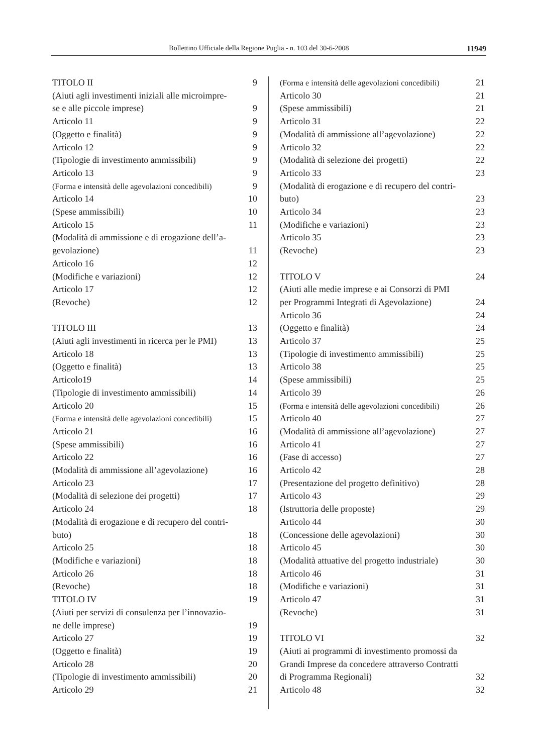Bollettino Ufficiale della Regione Puglia - n. 103 del 30-6-2008
11949
TITOLO II 9
(Aiuti agli investimenti iniziali alle microimpre-
se e alle piccole imprese) 9
Articolo 11 9
(Oggetto e finalità) 9
Articolo 12 9
(Tipologie di investimento ammissibili) 9
Articolo 13 9
(Forma e intensità delle agevolazioni concedibili) 9
Articolo 14 10
(Spese ammissibili) 10
Articolo 15 11
(Modalità di ammissione e di erogazione dell’a-
gevolazione) 11
Articolo 16 12
(Modifiche e variazioni) 12
Articolo 17 12
(Revoche) 12
TITOLO III 13
(Aiuti agli investimenti in ricerca per le PMI) 13
Articolo 18 13
(Oggetto e finalità) 13
Articolo19 14
(Tipologie di investimento ammissibili) 14
Articolo 20 15
(Forma e intensità delle agevolazioni concedibili) 15
Articolo 21 16
(Spese ammissibili) 16
Articolo 22 16
(Modalità di ammissione all’agevolazione) 16
Articolo 23 17
(Modalità di selezione dei progetti) 17
Articolo 24 18
(Modalità di erogazione e di recupero del contri-
buto) 18
Articolo 25 18
(Modifiche e variazioni) 18
Articolo 26 18
(Revoche) 18
TITOLO IV 19
(Aiuti per servizi di consulenza per l’innovazio-
ne delle imprese) 19
Articolo 27 19
(Oggetto e finalità) 19
Articolo 28 20
(Tipologie di investimento ammissibili) 20
Articolo 29 21
(Forma e intensità delle agevolazioni concedibili) 21
Articolo 30 21
(Spese ammissibili) 21
Articolo 31 22
(Modalità di ammissione all’agevolazione) 22
Articolo 32 22
(Modalità di selezione dei progetti) 22
Articolo 33 23
(Modalità di erogazione e di recupero del contri-
buto) 23
Articolo 34 23
(Modifiche e variazioni) 23
Articolo 35 23
(Revoche) 23
TITOLO V 24
(Aiuti alle medie imprese e ai Consorzi di PMI
per Programmi Integrati di Agevolazione) 24
Articolo 36 24
(Oggetto e finalità) 24
Articolo 37 25
(Tipologie di investimento ammissibili) 25
Articolo 38 25
(Spese ammissibili) 25
Articolo 39 26
(Forma e intensità delle agevolazioni concedibili) 26
Articolo 40 27
(Modalità di ammissione all’agevolazione) 27
Articolo 41 27
(Fase di accesso) 27
Articolo 42 28
(Presentazione del progetto definitivo) 28
Articolo 43 29
(Istruttoria delle proposte) 29
Articolo 44 30
(Concessione delle agevolazioni) 30
Articolo 45 30
(Modalità attuative del progetto industriale) 30
Articolo 46 31
(Modifiche e variazioni) 31
Articolo 47 31
(Revoche) 31
TITOLO VI 32
(Aiuti ai programmi di investimento promossi da
Grandi Imprese da concedere attraverso Contratti
di Programma Regionali) 32
Articolo 48 32